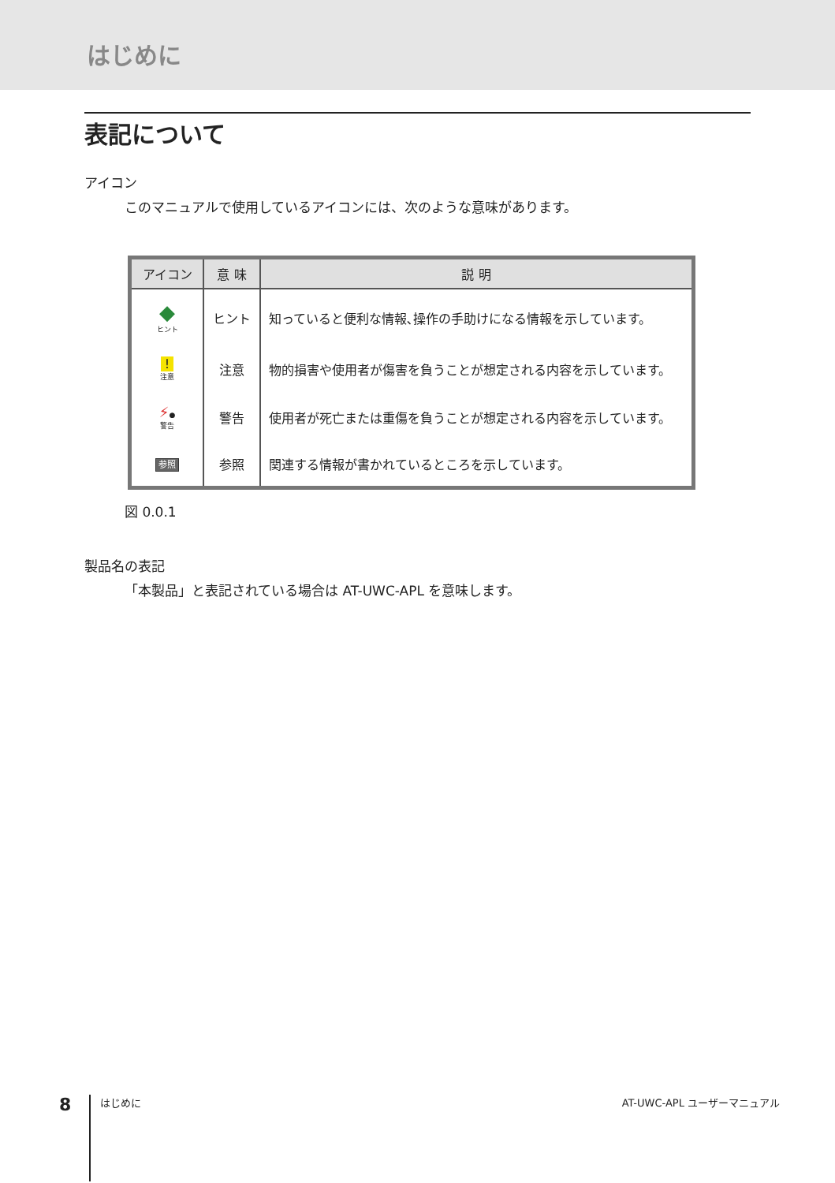はじめに
表記について
アイコン
このマニュアルで使用しているアイコンには、次のような意味があります。
| アイコン | 意 味 | 説 明 |
| --- | --- | --- |
| ◆ ヒント | ヒント | 知っていると便利な情報､操作の手助けになる情報を示しています。 |
| ! 注意 | 注意 | 物的損害や使用者が傷害を負うことが想定される内容を示しています。 |
| ⚡ ● 警告 | 警告 | 使用者が死亡または重傷を負うことが想定される内容を示しています。 |
| 参照 | 参照 | 関連する情報が書かれているところを示しています。 |
図 0.0.1
製品名の表記
「本製品」と表記されている場合は AT-UWC-APL を意味します。
8 はじめに AT-UWC-APL ユーザーマニュアル